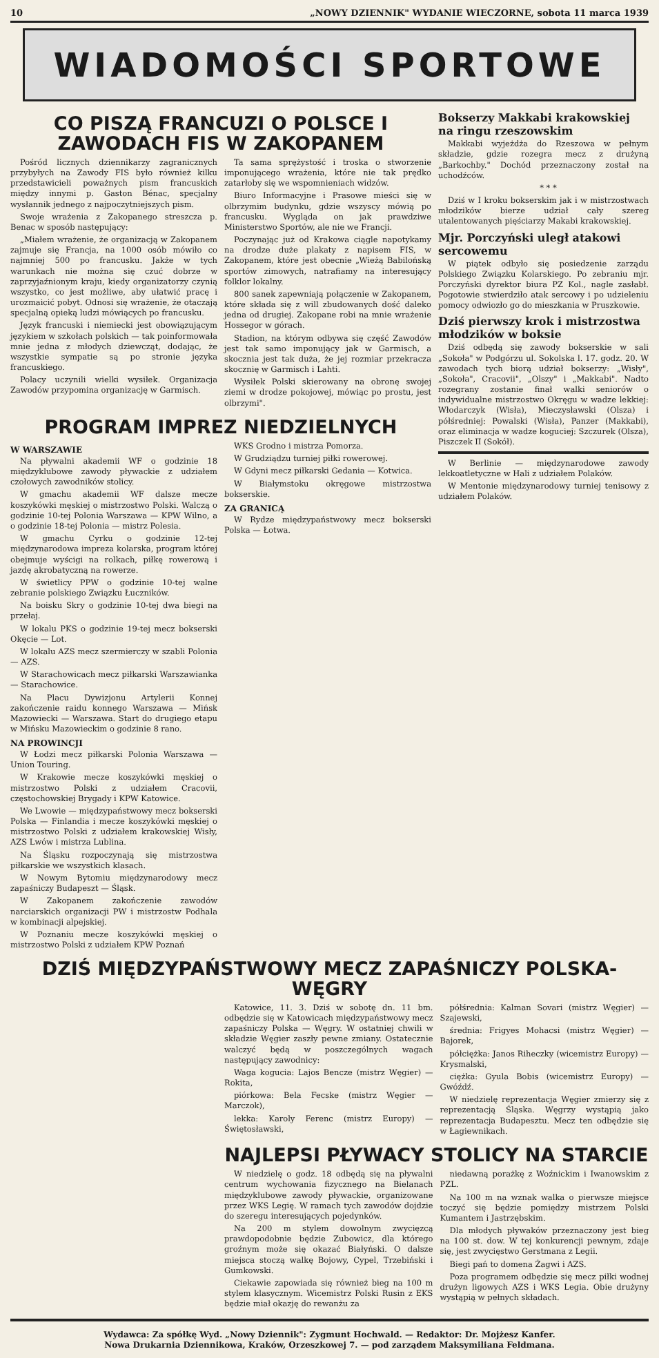10 „NOWY DZIENNIK" WYDANIE WIECZORNE, sobota 11 marca 1939
WIADOMOŚCI SPORTOWE
CO PISZĄ FRANCUZI O POLSCE I ZAWODACH FIS W ZAKOPANEM
Pośród licznych dziennikarzy zagranicznych przybyłych na Zawody FIS było również kilku przedstawicieli poważnych pism francuskich między innymi p. Gaston Bénac, specjalny wysłannik jednego z najpoczytniejszych pism.
Swoje wrażenia z Zakopanego streszcza p. Benac w sposób następujący:
„Miałem wrażenie, że organizacją w Zakopanem zajmuje się Francja, na 1000 osób mówiło co najmniej 500 po francusku. Jakże w tych warunkach nie można się czuć dobrze w zaprzyjaźnionym kraju, kiedy organizatorzy czynią wszystko, co jest możliwe, aby ułatwić pracę i urozmaicić pobyt. Odnosi się wrażenie, że otaczają specjalną opieką ludzi mówiących po francusku.
Język francuski i niemiecki jest obowiązującym językiem w szkołach polskich — tak poinformowała mnie jedna z młodych dziewcząt, dodając, że wszystkie sympatie są po stronie języka francuskiego.
Polacy uczynili wielki wysiłek. Organizacja Zawodów przypomina organizację w Garmisch.
Ta sama sprężystość i troska o stworzenie imponującego wrażenia, które nie tak prędko zatarłoby się we wspomnieniach widzów.
Biuro Informacyjne i Prasowe mieści się w olbrzymim budynku, gdzie wszyscy mówią po francusku. Wygląda on jak prawdziwe Ministerstwo Sportów, ale nie we Francji.
Poczynając już od Krakowa ciągle napotykamy na drodze duże plakaty z napisem FIS, w Zakopanem, które jest obecnie „Wieżą Babilońską sportów zimowych, natrafiamy na interesujący folklor lokalny.
800 sanek zapewniają połączenie w Zakopanem, które składa się z will zbudowanych dość daleko jedna od drugiej. Zakopane robi na mnie wrażenie Hossegor w górach.
Stadion, na którym odbywa się część Zawodów jest tak samo imponujący jak w Garmisch, a skocznia jest tak duża, że jej rozmiar przekracza skocznię w Garmisch i Lahti.
Wysiłek Polski skierowany na obronę swojej ziemi w drodze pokojowej, mówiąc po prostu, jest olbrzymi".
PROGRAM IMPREZ NIEDZIELNYCH
W WARSZAWIE
Na pływalni akademii WF o godzinie 18 międzyklubowe zawody pływackie z udziałem czołowych zawodników stolicy.
W gmachu akademii WF dalsze mecze koszykówki męskiej o mistrzostwo Polski. Walczą o godzinie 10-tej Polonia Warszawa — KPW Wilno, a o godzinie 18-tej Polonia — mistrz Polesia.
W gmachu Cyrku o godzinie 12-tej międzynarodowa impreza kolarska, program której obejmuje wyścigi na rolkach, piłkę rowerową i jazdę akrobatyczną na rowerze.
W świetlicy PPW o godzinie 10-tej walne zebranie polskiego Związku Łuczników.
Na boisku Skry o godzinie 10-tej dwa biegi na przełaj.
W lokalu PKS o godzinie 19-tej mecz bokserski Okęcie — Lot.
W lokalu AZS mecz szermierczy w szabli Polonia — AZS.
W Starachowicach mecz piłkarski Warszawianka — Starachowice.
Na Placu Dywizjonu Artylerii Konnej zakończenie raidu konnego Warszawa — Mińsk Mazowiecki — Warszawa. Start do drugiego etapu w Mińsku Mazowieckim o godzinie 8 rano.
NA PROWINCJI
W Łodzi mecz piłkarski Polonia Warszawa — Union Touring.
W Krakowie mecze koszykówki męskiej o mistrzostwo Polski z udziałem Cracovii, częstochowskiej Brygady i KPW Katowice.
We Lwowie — międzypaństwowy mecz bokserski Polska — Finlandia i mecze koszykówki męskiej o mistrzostwo Polski z udziałem krakowskiej Wisły, AZS Lwów i mistrza Lublina.
Na Śląsku rozpoczynają się mistrzostwa piłkarskie we wszystkich klasach.
W Nowym Bytomiu międzynarodowy mecz zapaśniczy Budapeszt — Śląsk.
W Zakopanem zakończenie zawodów narciarskich organizacji PW i mistrzostw Podhala w kombinacji alpejskiej.
W Poznaniu mecze koszykówki męskiej o mistrzostwo Polski z udziałem KPW Poznań
WKS Grodno i mistrza Pomorza.
W Grudziądzu turniej piłki rowerowej.
W Gdyni mecz piłkarski Gedania — Kotwica.
W Białymstoku okręgowe mistrzostwa bokserskie.
ZA GRANICĄ
W Rydze międzypaństwowy mecz bokserski Polska — Łotwa.
Bokserzy Makkabi krakowskiej na ringu rzeszowskim
Makkabi wyjeżdża do Rzeszowa w pełnym składzie, gdzie rozegra mecz z drużyną „Barkochby." Dochód przeznaczony został na uchodźców.
* * *
Dziś w I kroku bokserskim jak i w mistrzostwach młodzików bierze udział cały szereg utalentowanych pięściarzy Makabi krakowskiej.
Mjr. Porczyński uległ atakowi sercowemu
W piątek odbyło się posiedzenie zarządu Polskiego Związku Kolarskiego. Po zebraniu mjr. Porczyński dyrektor biura PZ Kol., nagle zasłabł. Pogotowie stwierdziło atak sercowy i po udzieleniu pomocy odwiozło go do mieszkania w Pruszkowie.
Dziś pierwszy krok i mistrzostwa młodzików w boksie
Dziś odbędą się zawody bokserskie w sali „Sokoła" w Podgórzu ul. Sokolska l. 17. godz. 20. W zawodach tych biorą udział bokserzy: „Wisły", „Sokoła", Cracovii", „Olszy" i „Makkabi". Nadto rozegrany zostanie finał walki seniorów o indywidualne mistrzostwo Okręgu w wadze lekkiej: Włodarczyk (Wisła), Mieczysławski (Olsza) i półśredniej: Powalski (Wisła), Panzer (Makkabi), oraz eliminacja w wadze koguciej: Szczurek (Olsza), Piszczek II (Sokół).
W Berlinie — międzynarodowe zawody lekkoatletyczne w Hali z udziałem Polaków.
W Mentonie międzynarodowy turniej tenisowy z udziałem Polaków.
DZIŚ MIĘDZYPAŃSTWOWY MECZ ZAPAŚNICZY POLSKA-WĘGRY
Katowice, 11. 3. Dziś w sobotę dn. 11 bm. odbędzie się w Katowicach międzypaństwowy mecz zapaśniczy Polska — Węgry. W ostatniej chwili w składzie Węgier zaszły pewne zmiany. Ostatecznie walczyć będą w poszczególnych wagach następujący zawodnicy:
Waga kogucia: Lajos Bencze (mistrz Węgier) — Rokita,
piórkowa: Bela Fecske (mistrz Węgier — Marczok),
lekka: Karoly Ferenc (mistrz Europy) — Świętosławski,
półśrednia: Kalman Sovari (mistrz Węgier) — Szajewski,
średnia: Frigyes Mohacsi (mistrz Węgier) — Bajorek,
półciężka: Janos Riheczky (wicemistrz Europy) — Krysmalski,
ciężka: Gyula Bobis (wicemistrz Europy) — Gwóźdź.
W niedzielę reprezentacja Węgier zmierzy się z reprezentacją Śląska. Węgrzy wystąpią jako reprezentacja Budapesztu. Mecz ten odbędzie się w Łagiewnikach.
NAJLEPSI PŁYWACY STOLICY NA STARCIE
W niedzielę o godz. 18 odbędą się na pływalni centrum wychowania fizycznego na Bielanach międzyklubowe zawody pływackie, organizowane przez WKS Legię. W ramach tych zawodów dojdzie do szeregu interesujących pojedynków.
Na 200 m stylem dowolnym zwycięzcą prawdopodobnie będzie Zubowicz, dla którego groźnym może się okazać Białyński. O dalsze miejsca stoczą walkę Bojowy, Cypel, Trzebiński i Gumkowski.
Ciekawie zapowiada się również bieg na 100 m stylem klasycznym. Wicemistrz Polski Rusin z EKS będzie miał okazję do rewanżu za
niedawną porażkę z Woźnickim i Iwanowskim z PZL.
Na 100 m na wznak walka o pierwsze miejsce toczyć się będzie pomiędzy mistrzem Polski Kumantem i Jastrzębskim.
Dla młodych pływaków przeznaczony jest bieg na 100 st. dow. W tej konkurencji pewnym, zdaje się, jest zwycięstwo Gerstmana z Legii.
Biegi pań to domena Żagwi i AZS.
Poza programem odbędzie się mecz piłki wodnej drużyn ligowych AZS i WKS Legia. Obie drużyny wystąpią w pełnych składach.
Wydawca: Za spółkę Wyd. „Nowy Dziennik": Zygmunt Hochwald. — Redaktor: Dr. Mojżesz Kanfer.
Nowa Drukarnia Dziennikowa, Kraków, Orzeszkowej 7. — pod zarządem Maksymiliana Feldmana.